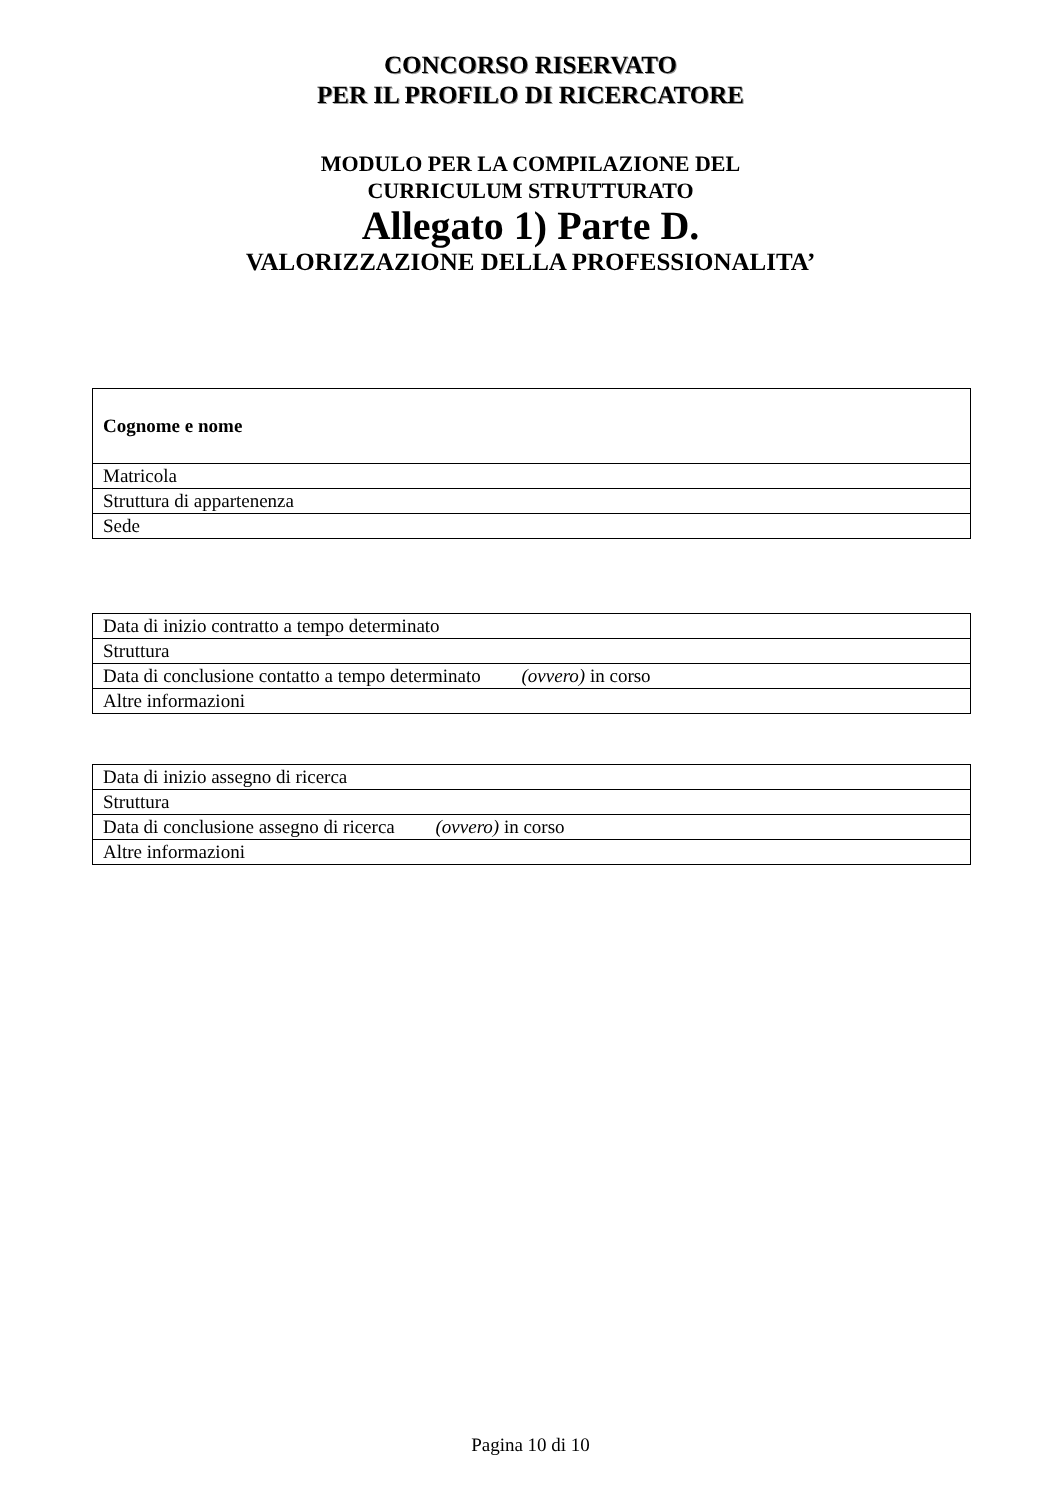CONCORSO RISERVATO
PER IL PROFILO DI RICERCATORE
MODULO PER LA COMPILAZIONE DEL
CURRICULUM STRUTTURATO
Allegato 1) Parte D.
VALORIZZAZIONE DELLA PROFESSIONALITA’
| Cognome e nome |
| Matricola |
| Struttura di appartenenza |
| Sede |
| Data di inizio contratto a tempo determinato |
| Struttura |
| Data di conclusione contatto a tempo determinato (ovvero) in corso |
| Altre informazioni |
| Data di inizio assegno di ricerca |
| Struttura |
| Data di conclusione assegno di ricerca (ovvero) in corso |
| Altre informazioni |
Pagina 10 di 10